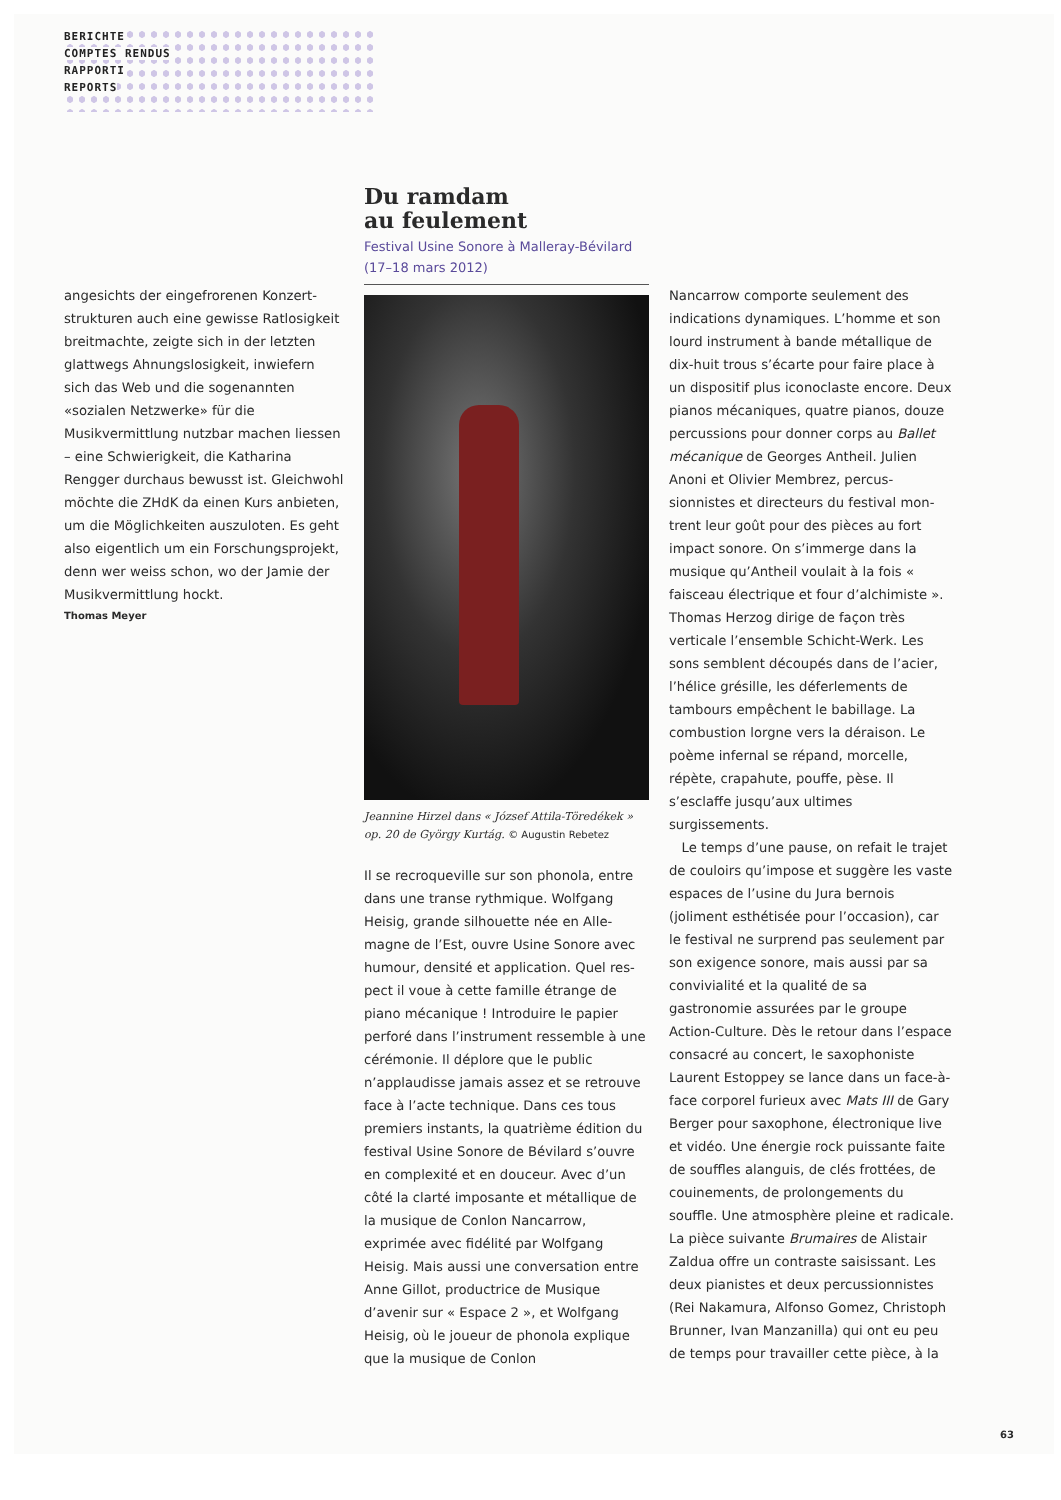BERICHTE
COMPTES RENDUS
RAPPORTI
REPORTS
angesichts der eingefrorenen Konzert­strukturen auch eine gewisse Ratlosig­keit breitmachte, zeigte sich in der letzten glattwegs Ahnungslosigkeit, inwiefern sich das Web und die soge­nannten «sozialen Netzwerke» für die Musikvermittlung nutzbar machen liessen – eine Schwierigkeit, die Katharina Rengger durchaus bewusst ist. Gleich­wohl möchte die ZHdK da einen Kurs an­bieten, um die Möglichkeiten auszuloten. Es geht also eigentlich um ein For­schungsprojekt, denn wer weiss schon, wo der Jamie der Musikvermittlung hockt.
Thomas Meyer
Du ramdam
au feulement
Festival Usine Sonore à Malleray-Bévilard (17–18 mars 2012)
Jeannine Hirzel dans « József Attila-Töredékek » op. 20 de György Kurtág. © Augustin Rebetez
Il se recroqueville sur son phonola, entre dans une transe rythmique. Wolfgang Heisig, grande silhouette née en Alle­magne de l’Est, ouvre Usine Sonore avec humour, densité et application. Quel res­pect il voue à cette famille étrange de piano mécanique ! Introduire le papier perforé dans l’instrument ressemble à une cérémonie. Il déplore que le public n’applaudisse jamais assez et se retrouve face à l’acte technique. Dans ces tous premiers instants, la quatrième édition du festival Usine Sonore de Bévilard s’ouvre en complexité et en douceur. Avec d’un côté la clarté imposante et métallique de la musique de Conlon Nancarrow, exprimée avec fidélité par Wolfgang Heisig. Mais aussi une conver­sation entre Anne Gillot, productrice de Musique d’avenir sur « Espace 2 », et Wolfgang Heisig, où le joueur de phonola explique que la musique de Conlon
Nancarrow comporte seulement des indications dynamiques. L’homme et son lourd instrument à bande métallique de dix-huit trous s’écarte pour faire place à un dispositif plus iconoclaste encore. Deux pianos mécaniques, quatre pianos, douze percussions pour donner corps au Ballet mécanique de Georges Antheil. Julien Anoni et Olivier Membrez, percus­sionnistes et directeurs du festival mon­trent leur goût pour des pièces au fort impact sonore. On s’immerge dans la musique qu’Antheil voulait à la fois « faisceau électrique et four d’alchi­miste ». Thomas Herzog dirige de façon très verticale l’ensemble Schicht-Werk. Les sons semblent découpés dans de l’acier, l’hélice grésille, les déferle­ments de tambours empêchent le babillage. La combustion lorgne vers la déraison. Le poème infernal se répand, morcelle, répète, crapahute, pouffe, pèse. Il s’esclaffe jusqu’aux ultimes surgissements.
Le temps d’une pause, on refait le tra­jet de couloirs qu’impose et suggère les vaste espaces de l’usine du Jura bernois (joliment esthétisée pour l’occasion), car le festival ne surprend pas seule­ment par son exigence sonore, mais aussi par sa convivialité et la qualité de sa gastronomie assurées par le groupe Action-Culture. Dès le retour dans l’es­pace consacré au concert, le saxopho­niste Laurent Estoppey se lance dans un face-à-face corporel furieux avec Mats III de Gary Berger pour saxophone, électronique live et vidéo. Une énergie rock puissante faite de souffles alan­guis, de clés frottées, de couinements, de prolongements du souffle. Une atmosphère pleine et radicale. La pièce suivante Brumaires de Alistair Zaldua offre un contraste saisissant. Les deux pianistes et deux percussionnistes (Rei Nakamura, Alfonso Gomez, Christoph Brunner, Ivan Manzanilla) qui ont eu peu de temps pour travailler cette pièce, à la
63